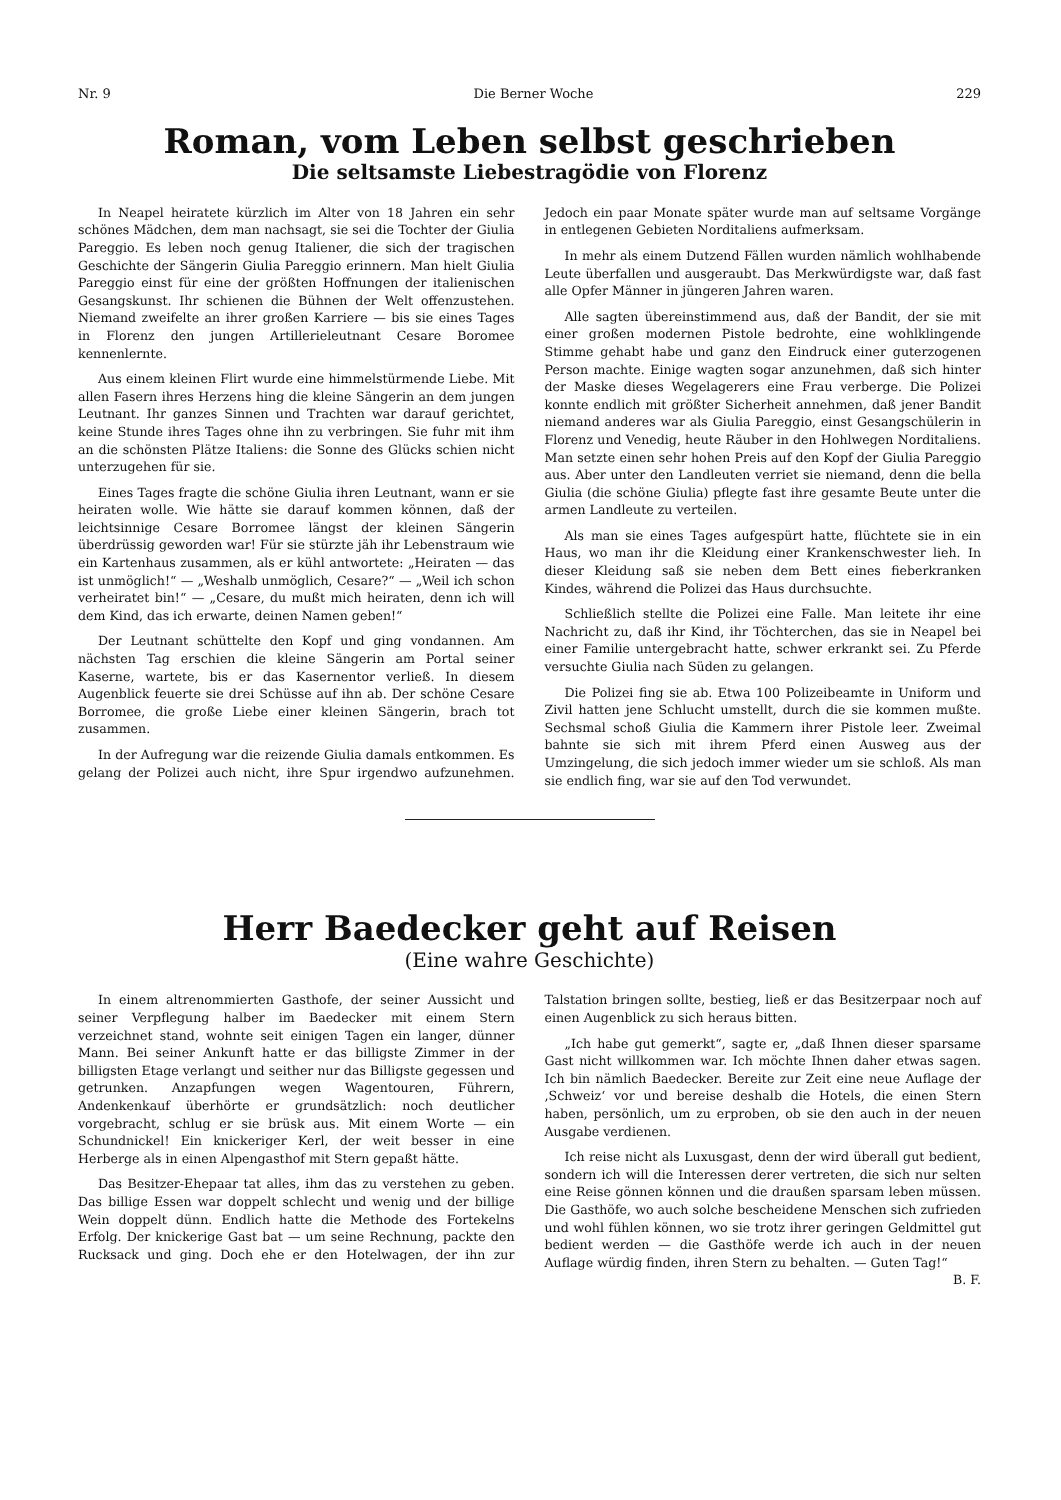Nr. 9 Die Berner Woche 229
Roman, vom Leben selbst geschrieben
Die seltsamste Liebestragödie von Florenz
In Neapel heiratete kürzlich im Alter von 18 Jahren ein sehr schönes Mädchen, dem man nachsagt, sie sei die Tochter der Giulia Pareggio. Es leben noch genug Italiener, die sich der tragischen Geschichte der Sängerin Giulia Pareggio erinnern. Man hielt Giulia Pareggio einst für eine der größten Hoffnungen der italienischen Gesangskunst. Ihr schienen die Bühnen der Welt offenzustehen. Niemand zweifelte an ihrer großen Karriere — bis sie eines Tages in Florenz den jungen Artillerieleutnant Cesare Boromee kennenlernte.
Aus einem kleinen Flirt wurde eine himmelstürmende Liebe. Mit allen Fasern ihres Herzens hing die kleine Sängerin an dem jungen Leutnant. Ihr ganzes Sinnen und Trachten war darauf gerichtet, keine Stunde ihres Tages ohne ihn zu verbringen. Sie fuhr mit ihm an die schönsten Plätze Italiens: die Sonne des Glücks schien nicht unterzugehen für sie.
Eines Tages fragte die schöne Giulia ihren Leutnant, wann er sie heiraten wolle. Wie hätte sie darauf kommen können, daß der leichtsinnige Cesare Borromee längst der kleinen Sängerin überdrüssig geworden war! Für sie stürzte jäh ihr Lebenstraum wie ein Kartenhaus zusammen, als er kühl antwortete: „Heiraten — das ist unmöglich!“ — „Weshalb unmöglich, Cesare?“ — „Weil ich schon verheiratet bin!“ — „Cesare, du mußt mich heiraten, denn ich will dem Kind, das ich erwarte, deinen Namen geben!“
Der Leutnant schüttelte den Kopf und ging vondannen. Am nächsten Tag erschien die kleine Sängerin am Portal seiner Kaserne, wartete, bis er das Kasernentor verließ. In diesem Augenblick feuerte sie drei Schüsse auf ihn ab. Der schöne Cesare Borromee, die große Liebe einer kleinen Sängerin, brach tot zusammen.
In der Aufregung war die reizende Giulia damals entkommen. Es gelang der Polizei auch nicht, ihre Spur irgendwo aufzunehmen. Jedoch ein paar Monate später wurde man auf seltsame Vorgänge in entlegenen Gebieten Norditaliens aufmerksam.
In mehr als einem Dutzend Fällen wurden nämlich wohlhabende Leute überfallen und ausgeraubt. Das Merkwürdigste war, daß fast alle Opfer Männer in jüngeren Jahren waren.
Alle sagten übereinstimmend aus, daß der Bandit, der sie mit einer großen modernen Pistole bedrohte, eine wohlklingende Stimme gehabt habe und ganz den Eindruck einer guterzogenen Person machte. Einige wagten sogar anzunehmen, daß sich hinter der Maske dieses Wegelagerers eine Frau verberge. Die Polizei konnte endlich mit größter Sicherheit annehmen, daß jener Bandit niemand anderes war als Giulia Pareggio, einst Gesangschülerin in Florenz und Venedig, heute Räuber in den Hohlwegen Norditaliens. Man setzte einen sehr hohen Preis auf den Kopf der Giulia Pareggio aus. Aber unter den Landleuten verriet sie niemand, denn die bella Giulia (die schöne Giulia) pflegte fast ihre gesamte Beute unter die armen Landleute zu verteilen.
Als man sie eines Tages aufgespürt hatte, flüchtete sie in ein Haus, wo man ihr die Kleidung einer Krankenschwester lieh. In dieser Kleidung saß sie neben dem Bett eines fieberkranken Kindes, während die Polizei das Haus durchsuchte.
Schließlich stellte die Polizei eine Falle. Man leitete ihr eine Nachricht zu, daß ihr Kind, ihr Töchterchen, das sie in Neapel bei einer Familie untergebracht hatte, schwer erkrankt sei. Zu Pferde versuchte Giulia nach Süden zu gelangen.
Die Polizei fing sie ab. Etwa 100 Polizeibeamte in Uniform und Zivil hatten jene Schlucht umstellt, durch die sie kommen mußte. Sechsmal schoß Giulia die Kammern ihrer Pistole leer. Zweimal bahnte sie sich mit ihrem Pferd einen Ausweg aus der Umzingelung, die sich jedoch immer wieder um sie schloß. Als man sie endlich fing, war sie auf den Tod verwundet.
Herr Baedecker geht auf Reisen
(Eine wahre Geschichte)
In einem altrenommierten Gasthofe, der seiner Aussicht und seiner Verpflegung halber im Baedecker mit einem Stern verzeichnet stand, wohnte seit einigen Tagen ein langer, dünner Mann. Bei seiner Ankunft hatte er das billigste Zimmer in der billigsten Etage verlangt und seither nur das Billigste gegessen und getrunken. Anzapfungen wegen Wagentouren, Führern, Andenkenkauf überhörte er grundsätzlich: noch deutlicher vorgebracht, schlug er sie brüsk aus. Mit einem Worte — ein Schundnickel! Ein knickeriger Kerl, der weit besser in eine Herberge als in einen Alpengasthof mit Stern gepaßt hätte.
Das Besitzer-Ehepaar tat alles, ihm das zu verstehen zu geben. Das billige Essen war doppelt schlecht und wenig und der billige Wein doppelt dünn. Endlich hatte die Methode des Fortekelns Erfolg. Der knickerige Gast bat — um seine Rechnung, packte den Rucksack und ging. Doch ehe er den Hotelwagen, der ihn zur Talstation bringen sollte, bestieg, ließ er das Besitzerpaar noch auf einen Augenblick zu sich heraus bitten.
„Ich habe gut gemerkt“, sagte er, „daß Ihnen dieser sparsame Gast nicht willkommen war. Ich möchte Ihnen daher etwas sagen. Ich bin nämlich Baedecker. Bereite zur Zeit eine neue Auflage der ‚Schweiz‘ vor und bereise deshalb die Hotels, die einen Stern haben, persönlich, um zu erproben, ob sie den auch in der neuen Ausgabe verdienen.
Ich reise nicht als Luxusgast, denn der wird überall gut bedient, sondern ich will die Interessen derer vertreten, die sich nur selten eine Reise gönnen können und die draußen sparsam leben müssen. Die Gasthöfe, wo auch solche bescheidene Menschen sich zufrieden und wohl fühlen können, wo sie trotz ihrer geringen Geldmittel gut bedient werden — die Gasthöfe werde ich auch in der neuen Auflage würdig finden, ihren Stern zu behalten. — Guten Tag!“ B. F.